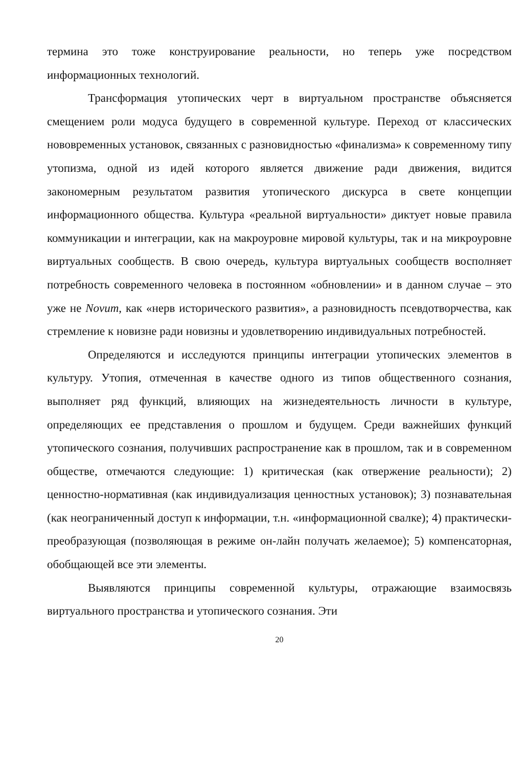термина это тоже конструирование реальности, но теперь уже посредством информационных технологий.
Трансформация утопических черт в виртуальном пространстве объясняется смещением роли модуса будущего в современной культуре. Переход от классических нововременных установок, связанных с разновидностью «финализма» к современному типу утопизма, одной из идей которого является движение ради движения, видится закономерным результатом развития утопического дискурса в свете концепции информационного общества. Культура «реальной виртуальности» диктует новые правила коммуникации и интеграции, как на макроуровне мировой культуры, так и на микроуровне виртуальных сообществ. В свою очередь, культура виртуальных сообществ восполняет потребность современного человека в постоянном «обновлении» и в данном случае – это уже не Novum, как «нерв исторического развития», а разновидность псевдотворчества, как стремление к новизне ради новизны и удовлетворению индивидуальных потребностей.
Определяются и исследуются принципы интеграции утопических элементов в культуру. Утопия, отмеченная в качестве одного из типов общественного сознания, выполняет ряд функций, влияющих на жизнедеятельность личности в культуре, определяющих ее представления о прошлом и будущем. Среди важнейших функций утопического сознания, получивших распространение как в прошлом, так и в современном обществе, отмечаются следующие: 1) критическая (как отвержение реальности); 2) ценностно-нормативная (как индивидуализация ценностных установок); 3) познавательная (как неограниченный доступ к информации, т.н. «информационной свалке); 4) практически-преобразующая (позволяющая в режиме он-лайн получать желаемое); 5) компенсаторная, обобщающей все эти элементы.
Выявляются принципы современной культуры, отражающие взаимосвязь виртуального пространства и утопического сознания. Эти
20